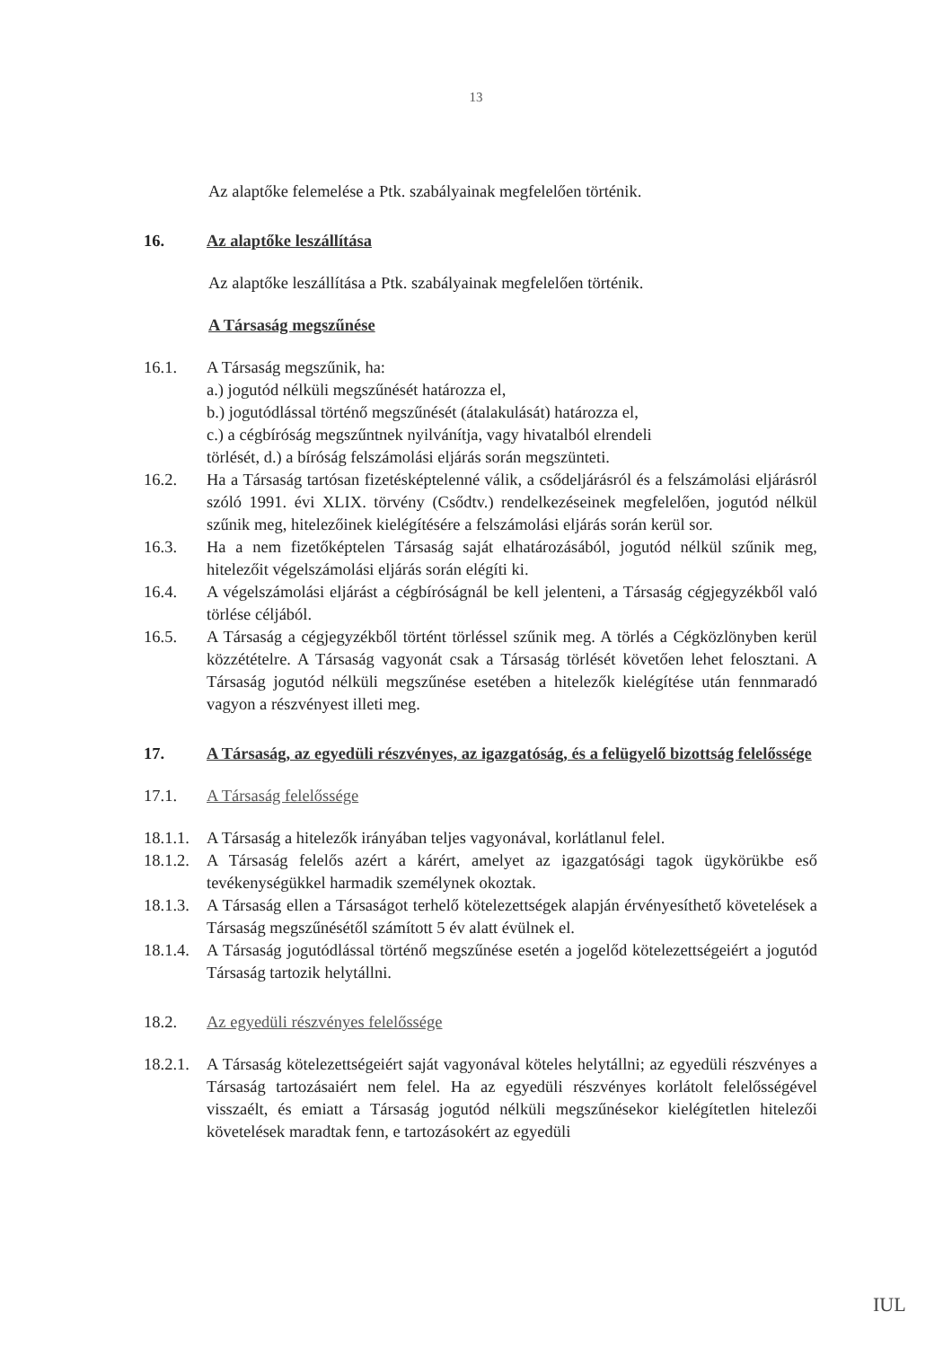13
Az alaptőke felemelése a Ptk. szabályainak megfelelően történik.
16. Az alaptőke leszállítása
Az alaptőke leszállítása a Ptk. szabályainak megfelelően történik.
A Társaság megszűnése
16.1. A Társaság megszűnik, ha:
a.) jogutód nélküli megszűnését határozza el,
b.) jogutódlással történő megszűnését (átalakulását) határozza el,
c.) a cégbíróság megszűntnek nyilvánítja, vagy hivatalból elrendeli
törlését, d.) a bíróság felszámolási eljárás során megszünteti.
16.2. Ha a Társaság tartósan fizetésképtelenné válik, a csődeljárásról és a felszámolási eljárásról szóló 1991. évi XLIX. törvény (Csődtv.) rendelkezéseinek megfelelően, jogutód nélkül szűnik meg, hitelezőinek kielégítésére a felszámolási eljárás során kerül sor.
16.3. Ha a nem fizetőképtelen Társaság saját elhatározásából, jogutód nélkül szűnik meg, hitelezőit végelszámolási eljárás során elégíti ki.
16.4. A végelszámolási eljárást a cégbíróságnál be kell jelenteni, a Társaság cégjegyzékből való törlése céljából.
16.5. A Társaság a cégjegyzékből történt törléssel szűnik meg. A törlés a Cégközlönyben kerül közzétételre. A Társaság vagyonát csak a Társaság törlését követően lehet felosztani. A Társaság jogutód nélküli megszűnése esetében a hitelezők kielégítése után fennmaradó vagyon a részvényest illeti meg.
17. A Társaság, az egyedüli részvényes, az igazgatóság, és a felügyelő bizottság felelőssége
17.1. A Társaság felelőssége
18.1.1.
A Társaság a hitelezők irányában teljes vagyonával, korlátlanul felel.
18.1.2.
A Társaság felelős azért a kárért, amelyet az igazgatósági tagok ügykörükbe eső tevékenységükkel harmadik személynek okoztak.
18.1.3.
A Társaság ellen a Társaságot terhelő kötelezettségek alapján érvényesíthető követelések a Társaság megszűnésétől számított 5 év alatt évülnek el.
18.1.4.
A Társaság jogutódlással történő megszűnése esetén a jogelőd kötelezettségeiért a jogutód Társaság tartozik helytállni.
18.2. Az egyedüli részvényes felelőssége
18.2.1.
A Társaság kötelezettségeiért saját vagyonával köteles helytállni; az egyedüli részvényes a Társaság tartozásaiért nem felel. Ha az egyedüli részvényes korlátolt felelősségével visszaélt, és emiatt a Társaság jogutód nélküli megszűnésekor kielégítetlen hitelezői követelések maradtak fenn, e tartozásokért az egyedüli
IUL